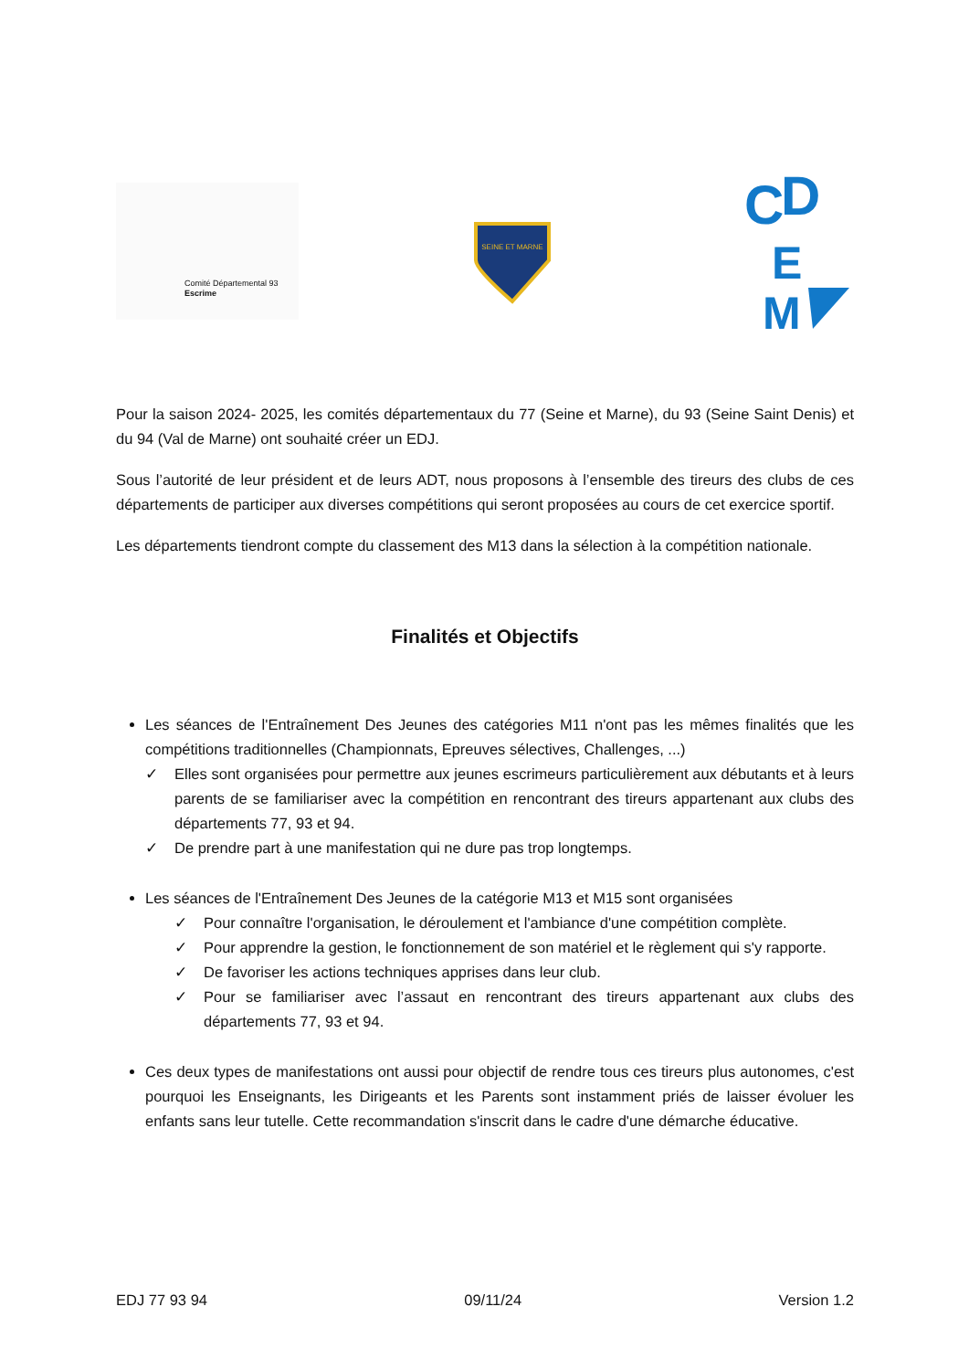Comité Départemental 93
Escrime
SEINE ET MARNE
C
D
E
M
Pour la saison 2024- 2025, les comités départementaux du 77 (Seine et Marne), du 93 (Seine Saint Denis) et du 94 (Val de Marne) ont souhaité créer un EDJ.
Sous l’autorité de leur président et de leurs ADT, nous proposons à l’ensemble des tireurs des clubs de ces départements de participer aux diverses compétitions qui seront proposées au cours de cet exercice sportif.
Les départements tiendront compte du classement des M13 dans la sélection à la compétition nationale.
Finalités et Objectifs
Les séances de l'Entraînement Des Jeunes des catégories M11 n'ont pas les mêmes finalités que les compétitions traditionnelles (Championnats, Epreuves sélectives, Challenges, ...)
✓ Elles sont organisées pour permettre aux jeunes escrimeurs particulièrement aux débutants et à leurs parents de se familiariser avec la compétition en rencontrant des tireurs appartenant aux clubs des départements 77, 93 et 94.
✓ De prendre part à une manifestation qui ne dure pas trop longtemps.
Les séances de l'Entraînement Des Jeunes de la catégorie M13 et M15 sont organisées
✓ Pour connaître l'organisation, le déroulement et l'ambiance d'une compétition complète.
✓ Pour apprendre la gestion, le fonctionnement de son matériel et le règlement qui s'y rapporte.
✓ De favoriser les actions techniques apprises dans leur club.
✓ Pour se familiariser avec l’assaut en rencontrant des tireurs appartenant aux clubs des départements 77, 93 et 94.
Ces deux types de manifestations ont aussi pour objectif de rendre tous ces tireurs plus autonomes, c'est pourquoi les Enseignants, les Dirigeants et les Parents sont instamment priés de laisser évoluer les enfants sans leur tutelle. Cette recommandation s'inscrit dans le cadre d'une démarche éducative.
EDJ 77 93 94 09/11/24 Version 1.2